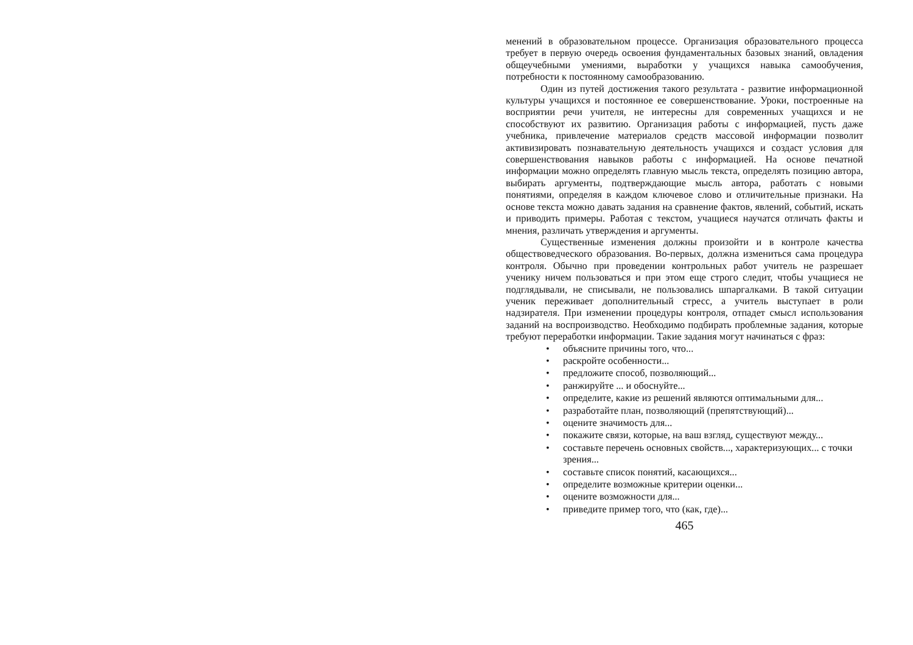менений в образовательном процессе. Организация образовательного процесса требует в первую очередь освоения фундаментальных базовых знаний, овладения общеучебными умениями, выработки у учащихся навыка самообучения, потребности к постоянному самообразованию.
Один из путей достижения такого результата - развитие информационной культуры учащихся и постоянное ее совершенствование. Уроки, построенные на восприятии речи учителя, не интересны для современных учащихся и не способствуют их развитию. Организация работы с информацией, пусть даже учебника, привлечение материалов средств массовой информации позволит активизировать познавательную деятельность учащихся и создаст условия для совершенствования навыков работы с информацией. На основе печатной информации можно определять главную мысль текста, определять позицию автора, выбирать аргументы, подтверждающие мысль автора, работать с новыми понятиями, определяя в каждом ключевое слово и отличительные признаки. На основе текста можно давать задания на сравнение фактов, явлений, событий, искать и приводить примеры. Работая с текстом, учащиеся научатся отличать факты и мнения, различать утверждения и аргументы.
Существенные изменения должны произойти и в контроле качества обществоведческого образования. Во-первых, должна измениться сама процедура контроля. Обычно при проведении контрольных работ учитель не разрешает ученику ничем пользоваться и при этом еще строго следит, чтобы учащиеся не подглядывали, не списывали, не пользовались шпаргалками. В такой ситуации ученик переживает дополнительный стресс, а учитель выступает в роли надзирателя. При изменении процедуры контроля, отпадет смысл использования заданий на воспроизводство. Необходимо подбирать проблемные задания, которые требуют переработки информации. Такие задания могут начинаться с фраз:
• объясните причины того, что...
• раскройте особенности...
• предложите способ, позволяющий...
• ранжируйте ... и обоснуйте...
• определите, какие из решений являются оптимальными для...
• разработайте план, позволяющий (препятствующий)...
• оцените значимость для...
• покажите связи, которые, на ваш взгляд, существуют между...
• составьте перечень основных свойств..., характеризующих... с точки зрения...
• составьте список понятий, касающихся...
• определите возможные критерии оценки...
• оцените возможности для...
• приведите пример того, что (как, где)...
465